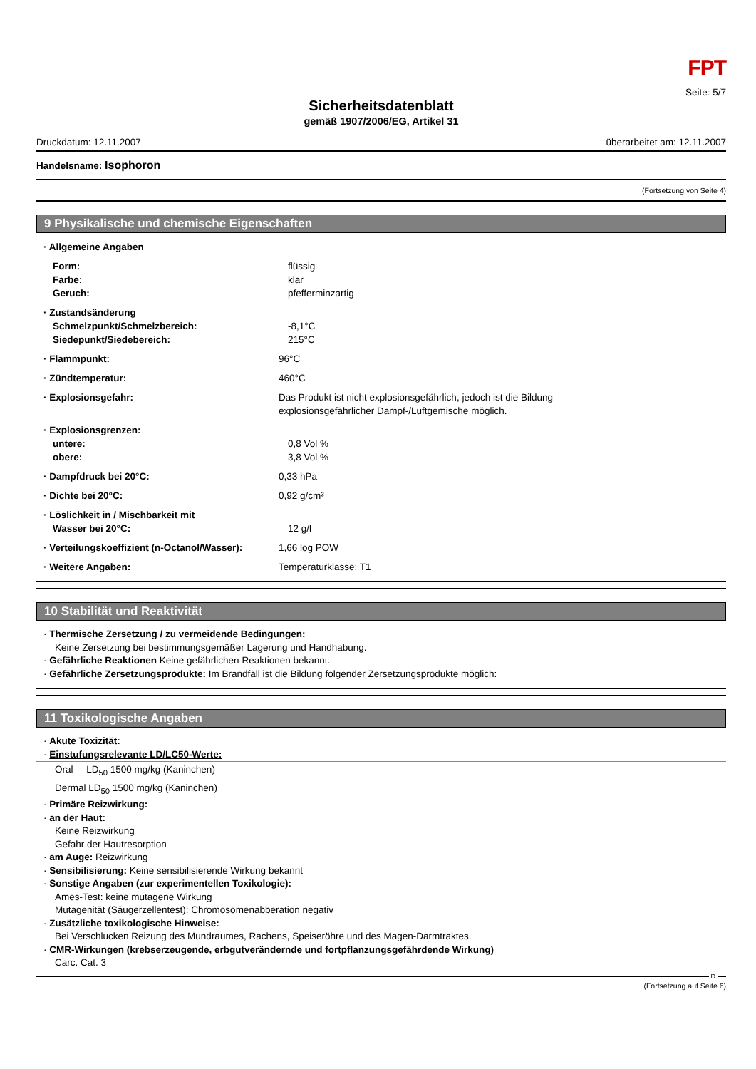FPT
Seite: 5/7
Sicherheitsdatenblatt
gemäß 1907/2006/EG, Artikel 31
Druckdatum: 12.11.2007 überarbeitet am: 12.11.2007
Handelsname: Isophoron
(Fortsetzung von Seite 4)
9 Physikalische und chemische Eigenschaften
· Allgemeine Angaben
Form: flüssig
Farbe: klar
Geruch: pfefferminzartig
· Zustandsänderung
Schmelzpunkt/Schmelzbereich: -8,1°C
Siedepunkt/Siedebereich: 215°C
· Flammpunkt: 96°C
· Zündtemperatur: 460°C
· Explosionsgefahr: Das Produkt ist nicht explosionsgefährlich, jedoch ist die Bildung
explosionsgefährlicher Dampf-/Luftgemische möglich.
· Explosionsgrenzen:
untere: 0,8 Vol %
obere: 3,8 Vol %
· Dampfdruck bei 20°C: 0,33 hPa
· Dichte bei 20°C: 0,92 g/cm³
· Löslichkeit in / Mischbarkeit mit
Wasser bei 20°C: 12 g/l
· Verteilungskoeffizient (n-Octanol/Wasser):
1,66 log POW
· Weitere Angaben: Temperaturklasse: T1
10 Stabilität und Reaktivität
· Thermische Zersetzung / zu vermeidende Bedingungen:
Keine Zersetzung bei bestimmungsgemäßer Lagerung und Handhabung.
· Gefährliche Reaktionen Keine gefährlichen Reaktionen bekannt.
· Gefährliche Zersetzungsprodukte: Im Brandfall ist die Bildung folgender Zersetzungsprodukte möglich:
11 Toxikologische Angaben
· Akute Toxizität:
· Einstufungsrelevante LD/LC50-Werte:
Oral LD<sub>50</sub> 1500 mg/kg (Kaninchen)
Dermal LD<sub>50</sub> 1500 mg/kg (Kaninchen)
· Primäre Reizwirkung:
· an der Haut:
Keine Reizwirkung
Gefahr der Hautresorption
· am Auge: Reizwirkung
· Sensibilisierung: Keine sensibilisierende Wirkung bekannt
· Sonstige Angaben (zur experimentellen Toxikologie):
Ames-Test: keine mutagene Wirkung
Mutagenität (Säugerzellentest): Chromosomenabberation negativ
· Zusätzliche toxikologische Hinweise:
Bei Verschlucken Reizung des Mundraumes, Rachens, Speiseröhre und des Magen-Darmtraktes.
· CMR-Wirkungen (krebserzeugende, erbgutverändernde und fortpflanzungsgefährdende Wirkung)
Carc. Cat. 3
D
(Fortsetzung auf Seite 6)